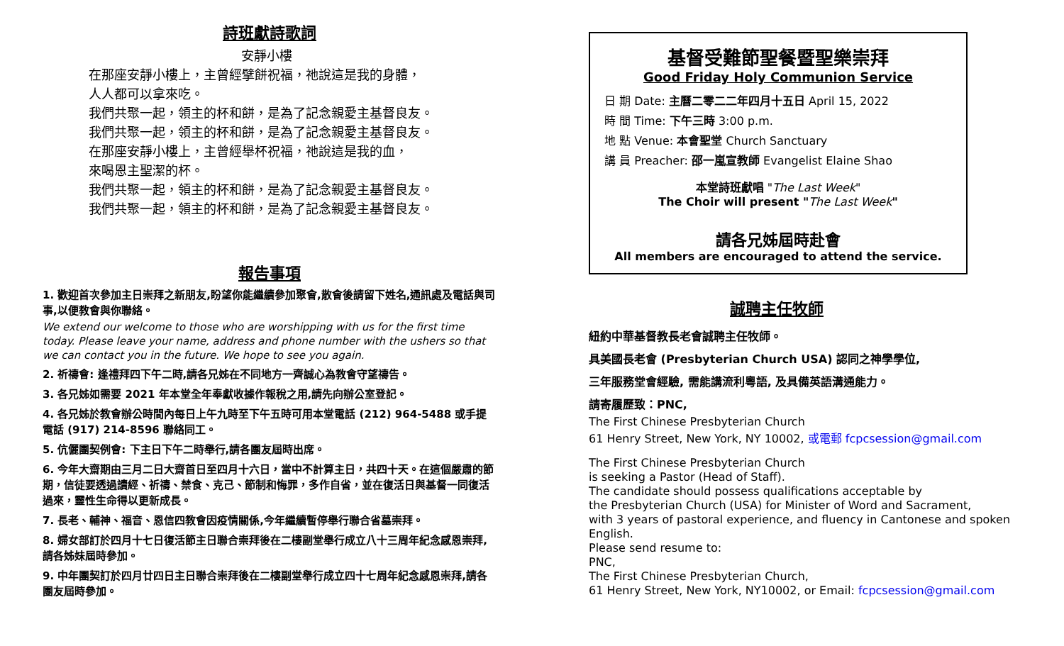詩班獻詩歌詞
安靜小樓
在那座安靜小樓上，主曾經擘餅祝福，祂說這是我的身體，
人人都可以拿來吃。
我們共聚一起，領主的杯和餅，是為了記念親愛主基督良友。
我們共聚一起，領主的杯和餅，是為了記念親愛主基督良友。
在那座安靜小樓上，主曾經舉杯祝福，祂說這是我的血，
來喝恩主聖潔的杯。
我們共聚一起，領主的杯和餅，是為了記念親愛主基督良友。
我們共聚一起，領主的杯和餅，是為了記念親愛主基督良友。
報告事項
1. 歡迎首次參加主日崇拜之新朋友,盼望你能繼續參加聚會,散會後請留下姓名,通訊處及電話與司事,以便教會與你聯絡。
We extend our welcome to those who are worshipping with us for the first time today. Please leave your name, address and phone number with the ushers so that we can contact you in the future. We hope to see you again.
2. 祈禱會: 逢禮拜四下午二時,請各兄姊在不同地方一齊誠心為教會守望禱告。
3. 各兄姊如需要 2021 年本堂全年奉獻收據作報稅之用,請先向辦公室登記。
4. 各兄姊於教會辦公時間內每日上午九時至下午五時可用本堂電話 (212) 964-5488 或手提電話 (917) 214-8596 聯絡同工。
5. 伉儷團契例會: 下主日下午二時舉行,請各團友屆時出席。
6. 今年大齋期由三月二日大齋首日至四月十六日，當中不計算主日，共四十天。在這個嚴肅的節期，信徒要透過讀經、祈禱、禁食、克己、節制和悔罪，多作自省，並在復活日與基督一同復活過來，靈性生命得以更新成長。
7. 長老、輔神、福音、恩信四教會因疫情關係,今年繼續暫停舉行聯合省墓崇拜。
8. 婦女部訂於四月十七日復活節主日聯合崇拜後在二樓副堂舉行成立八十三周年紀念感恩崇拜,請各姊妹屆時參加。
9. 中年團契訂於四月廿四日主日聯合崇拜後在二樓副堂舉行成立四十七周年紀念感恩崇拜,請各團友屆時參加。
基督受難節聖餐暨聖樂崇拜
Good Friday Holy Communion Service
日 期 Date: 主曆二零二二年四月十五日 April 15, 2022
時 間 Time: 下午三時 3:00 p.m.
地 點 Venue: 本會聖堂 Church Sanctuary
講 員 Preacher: 邵一嵐宣教師 Evangelist Elaine Shao
本堂詩班獻唱 "The Last Week"
The Choir will present "The Last Week"
請各兄姊屆時赴會
All members are encouraged to attend the service.
誠聘主任牧師
紐約中華基督教長老會誠聘主任牧師。
具美國長老會 (Presbyterian Church USA) 認同之神學學位,
三年服務堂會經驗, 需能講流利粵語, 及具備英語溝通能力。
請寄履歷致：PNC,
The First Chinese Presbyterian Church
61 Henry Street, New York, NY 10002, 或電郵 fcpcsession@gmail.com
The First Chinese Presbyterian Church
is seeking a Pastor (Head of Staff).
The candidate should possess qualifications acceptable by
the Presbyterian Church (USA) for Minister of Word and Sacrament,
with 3 years of pastoral experience, and fluency in Cantonese and spoken English.
Please send resume to:
PNC,
The First Chinese Presbyterian Church,
61 Henry Street, New York, NY10002, or Email: fcpcsession@gmail.com